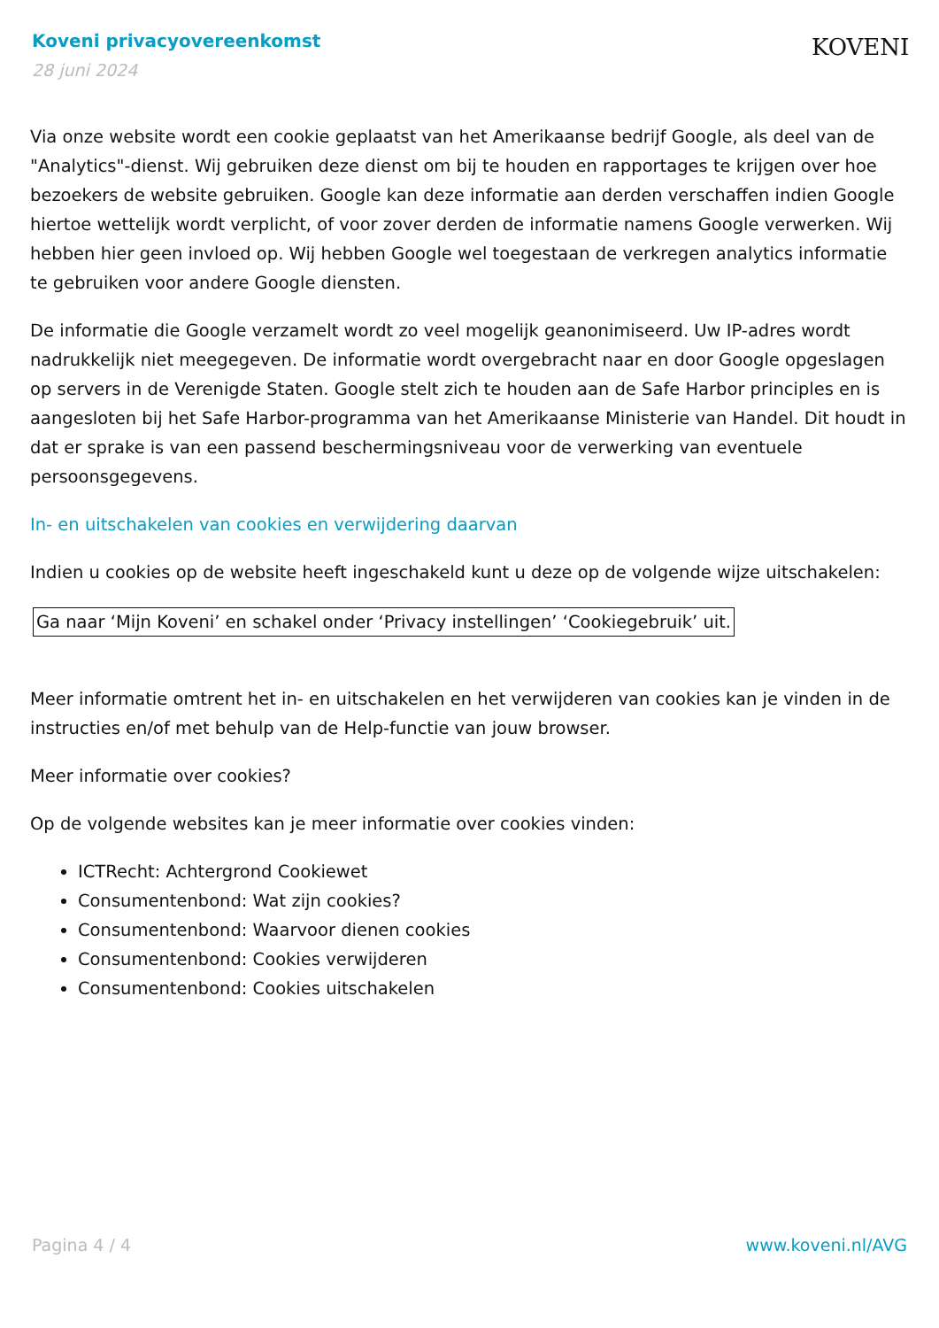Koveni privacyovereenkomst
28 juni 2024
KOVENI
Via onze website wordt een cookie geplaatst van het Amerikaanse bedrijf Google, als deel van de "Analytics"-dienst. Wij gebruiken deze dienst om bij te houden en rapportages te krijgen over hoe bezoekers de website gebruiken. Google kan deze informatie aan derden verschaffen indien Google hiertoe wettelijk wordt verplicht, of voor zover derden de informatie namens Google verwerken. Wij hebben hier geen invloed op. Wij hebben Google wel toegestaan de verkregen analytics informatie te gebruiken voor andere Google diensten.
De informatie die Google verzamelt wordt zo veel mogelijk geanonimiseerd. Uw IP-adres wordt nadrukkelijk niet meegegeven. De informatie wordt overgebracht naar en door Google opgeslagen op servers in de Verenigde Staten. Google stelt zich te houden aan de Safe Harbor principles en is aangesloten bij het Safe Harbor-programma van het Amerikaanse Ministerie van Handel. Dit houdt in dat er sprake is van een passend beschermingsniveau voor de verwerking van eventuele persoonsgegevens.
In- en uitschakelen van cookies en verwijdering daarvan
Indien u cookies op de website heeft ingeschakeld kunt u deze op de volgende wijze uitschakelen:
Ga naar ‘Mijn Koveni’ en schakel onder ‘Privacy instellingen’ ‘Cookiegebruik’ uit.
Meer informatie omtrent het in- en uitschakelen en het verwijderen van cookies kan je vinden in de instructies en/of met behulp van de Help-functie van jouw browser.
Meer informatie over cookies?
Op de volgende websites kan je meer informatie over cookies vinden:
ICTRecht: Achtergrond Cookiewet
Consumentenbond: Wat zijn cookies?
Consumentenbond: Waarvoor dienen cookies
Consumentenbond: Cookies verwijderen
Consumentenbond: Cookies uitschakelen
Pagina 4 / 4 www.koveni.nl/AVG